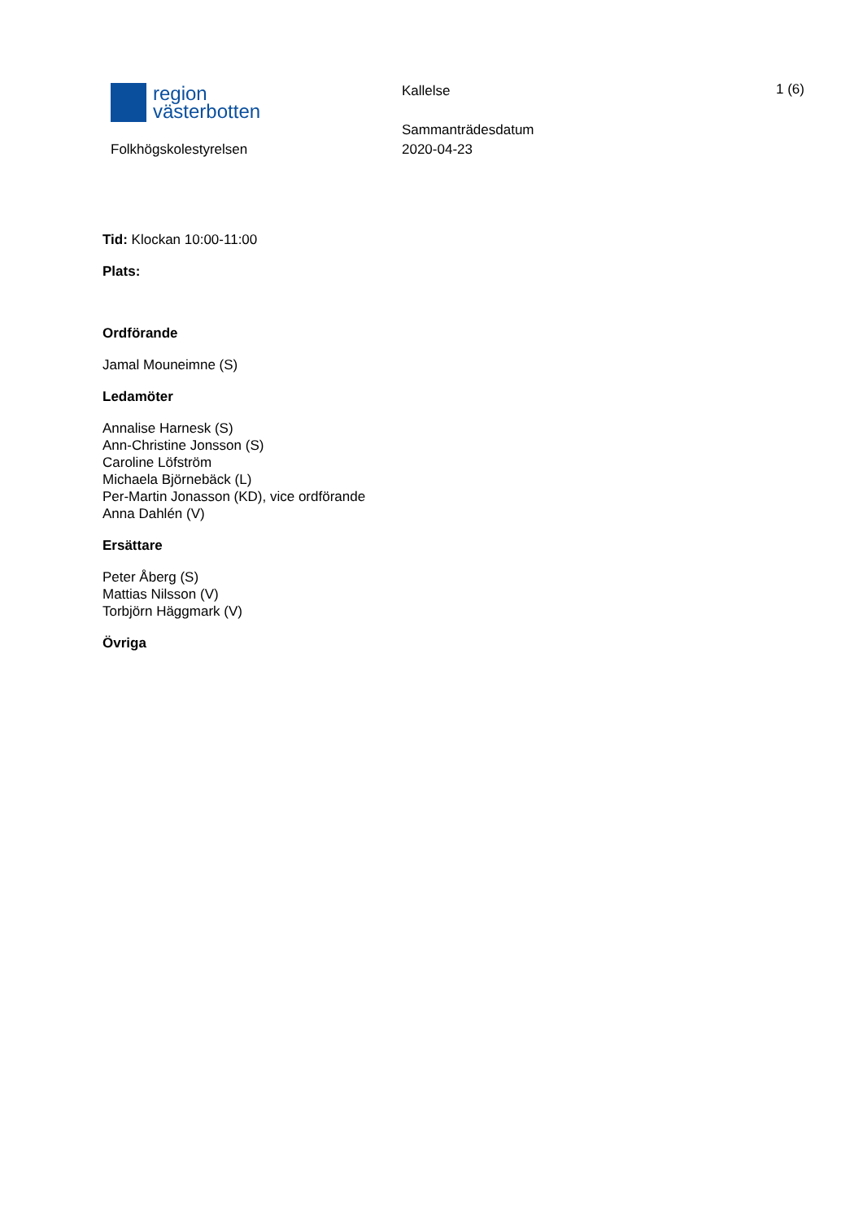region
västerbotten
Folkhögskolestyrelsen
Kallelse
Sammanträdesdatum
2020-04-23
1 (6)
Tid: Klockan 10:00-11:00
Plats:
Ordförande
Jamal Mouneimne (S)
Ledamöter
Annalise Harnesk (S)
Ann-Christine Jonsson (S)
Caroline Löfström
Michaela Björnebäck (L)
Per-Martin Jonasson (KD), vice ordförande
Anna Dahlén (V)
Ersättare
Peter Åberg (S)
Mattias Nilsson (V)
Torbjörn Häggmark (V)
Övriga